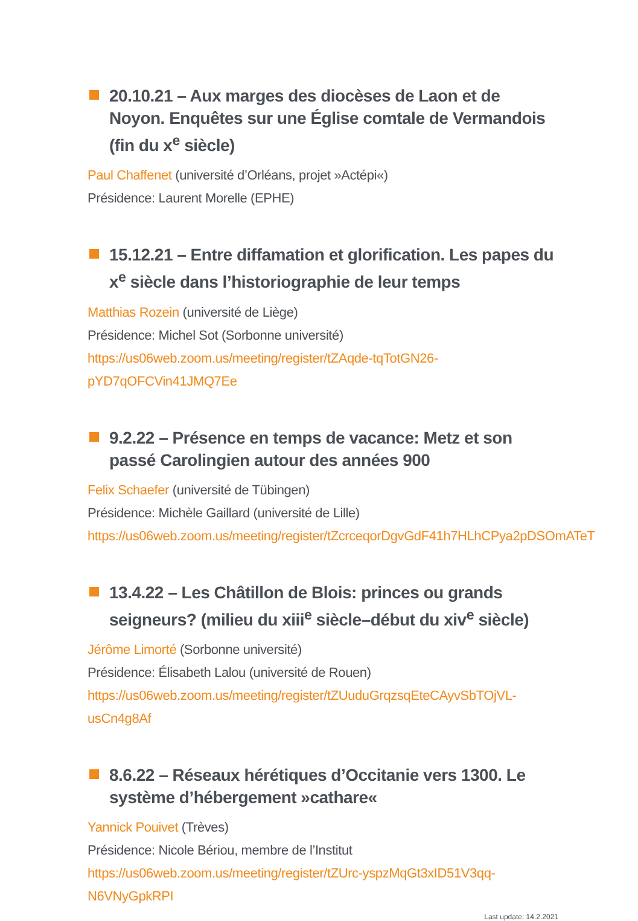20.10.21 – Aux marges des diocèses de Laon et de Noyon. Enquêtes sur une Église comtale de Vermandois (fin du x<sup>e</sup> siècle)
Paul Chaffenet (université d’Orléans, projet »Actépi«)
Présidence: Laurent Morelle (EPHE)
15.12.21 – Entre diffamation et glorification. Les papes du x<sup>e</sup> siècle dans l’historiographie de leur temps
Matthias Rozein (université de Liège)
Présidence: Michel Sot (Sorbonne université)
https://us06web.zoom.us/meeting/register/tZAqde-tqTotGN26-pYD7qOFCVin41JMQ7Ee
9.2.22 – Présence en temps de vacance: Metz et son passé Carolingien autour des années 900
Felix Schaefer (université de Tübingen)
Présidence: Michèle Gaillard (université de Lille)
https://us06web.zoom.us/meeting/register/tZcrceqorDgvGdF41h7HLhCPya2pDSOmATeT
13.4.22 – Les Châtillon de Blois: princes ou grands seigneurs? (milieu du xiii<sup>e</sup> siècle–début du xiv<sup>e</sup> siècle)
Jérôme Limorté (Sorbonne université)
Présidence: Élisabeth Lalou (université de Rouen)
https://us06web.zoom.us/meeting/register/tZUuduGrqzsqEteCAyvSbTOjVL-usCn4g8Af
8.6.22 – Réseaux hérétiques d’Occitanie vers 1300. Le système d’hébergement »cathare«
Yannick Pouivet (Trèves)
Présidence: Nicole Bériou, membre de l’Institut
https://us06web.zoom.us/meeting/register/tZUrc-yspzMqGt3xID51V3qq-N6VNyGpkRPI
Last update: 14.2.2021